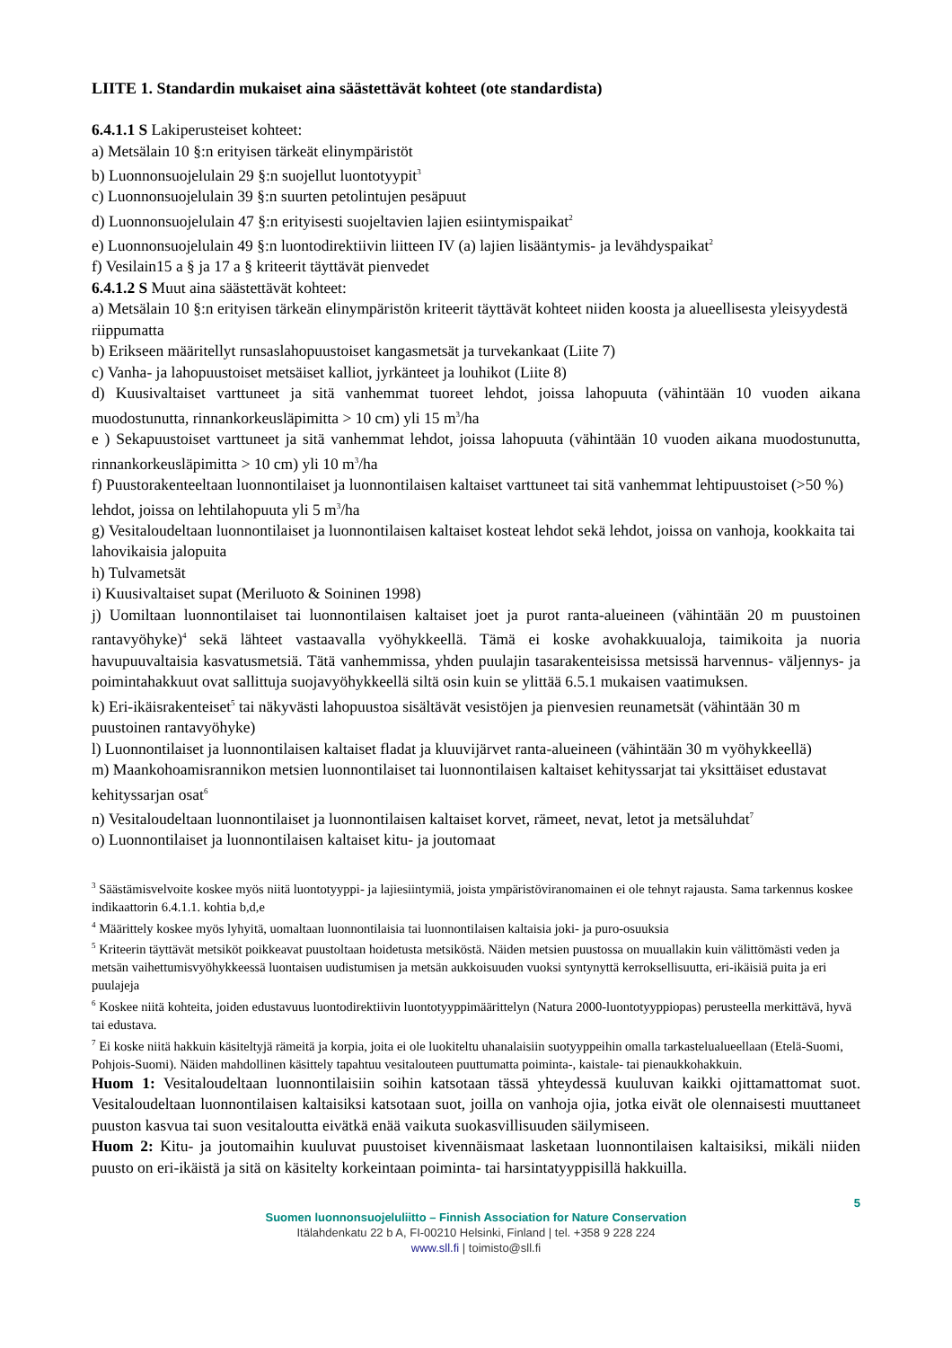LIITE 1. Standardin mukaiset aina säästettävät kohteet (ote standardista)
6.4.1.1 S Lakiperusteiset kohteet:
a) Metsälain 10 §:n erityisen tärkeät elinympäristöt
b) Luonnonsuojelulain 29 §:n suojellut luontotyypit<sup>3</sup>
c) Luonnonsuojelulain 39 §:n suurten petolintujen pesäpuut
d) Luonnonsuojelulain 47 §:n erityisesti suojeltavien lajien esiintymispaikat<sup>2</sup>
e) Luonnonsuojelulain 49 §:n luontodirektiivin liitteen IV (a) lajien lisääntymis- ja levähdyspaikat<sup>2</sup>
f) Vesilain15 a § ja 17 a § kriteerit täyttävät pienvedet
6.4.1.2 S Muut aina säästettävät kohteet:
a) Metsälain 10 §:n erityisen tärkeän elinympäristön kriteerit täyttävät kohteet niiden koosta ja alueellisesta yleisyydestä riippumatta
b) Erikseen määritellyt runsaslahopuustoiset kangasmetsät ja turvekankaat (Liite 7)
c) Vanha- ja lahopuustoiset metsäiset kalliot, jyrkänteet ja louhikot (Liite 8)
d) Kuusivaltaiset varttuneet ja sitä vanhemmat tuoreet lehdot, joissa lahopuuta (vähintään 10 vuoden aikana muodostunutta, rinnankorkeusläpimitta > 10 cm) yli 15 m<sup>3</sup>/ha
e ) Sekapuustoiset varttuneet ja sitä vanhemmat lehdot, joissa lahopuuta (vähintään 10 vuoden aikana muodostunutta, rinnankorkeusläpimitta > 10 cm) yli 10 m<sup>3</sup>/ha
f) Puustorakenteeltaan luonnontilaiset ja luonnontilaisen kaltaiset varttuneet tai sitä vanhemmat lehtipuustoiset (>50 %) lehdot, joissa on lehtilahopuuta yli 5 m<sup>3</sup>/ha
g) Vesitaloudeltaan luonnontilaiset ja luonnontilaisen kaltaiset kosteat lehdot sekä lehdot, joissa on vanhoja, kookkaita tai lahovikaisia jalopuita
h) Tulvametsät
i) Kuusivaltaiset supat (Meriluoto & Soininen 1998)
j) Uomiltaan luonnontilaiset tai luonnontilaisen kaltaiset joet ja purot ranta-alueineen (vähintään 20 m puustoinen rantavyöhyke)<sup>4</sup> sekä lähteet vastaavalla vyöhykkeellä. Tämä ei koske avohakkuualoja, taimikoita ja nuoria havupuuvaltaisia kasvatusmetsiä. Tätä vanhemmissa, yhden puulajin tasarakenteisissa metsissä harvennus- väljennys- ja poimintahakkuut ovat sallittuja suojavyöhykkeellä siltä osin kuin se ylittää 6.5.1 mukaisen vaatimuksen.
k) Eri-ikäisrakenteiset<sup>5</sup> tai näkyvästi lahopuustoa sisältävät vesistöjen ja pienvesien reunametsät (vähintään 30 m puustoinen rantavyöhyke)
l) Luonnontilaiset ja luonnontilaisen kaltaiset fladat ja kluuvijärvet ranta-alueineen (vähintään 30 m vyöhykkeellä)
m) Maankohoamisrannikon metsien luonnontilaiset tai luonnontilaisen kaltaiset kehityssarjat tai yksittäiset edustavat kehityssarjan osat<sup>6</sup>
n) Vesitaloudeltaan luonnontilaiset ja luonnontilaisen kaltaiset korvet, rämeet, nevat, letot ja metsäluhdat<sup>7</sup>
o) Luonnontilaiset ja luonnontilaisen kaltaiset kitu- ja joutomaat
<sup>3</sup> Säästämisvelvoite koskee myös niitä luontotyyppi- ja lajiesiintymiä, joista ympäristöviranomainen ei ole tehnyt rajausta. Sama tarkennus koskee indikaattorin 6.4.1.1. kohtia b,d,e
<sup>4</sup> Määrittely koskee myös lyhyitä, uomaltaan luonnontilaisia tai luonnontilaisen kaltaisia joki- ja puro-osuuksia
<sup>5</sup> Kriteerin täyttävät metsiköt poikkeavat puustoltaan hoidetusta metsiköstä. Näiden metsien puustossa on muuallakin kuin välittömästi veden ja metsän vaihettumisvyöhykkeessä luontaisen uudistumisen ja metsän aukkoisuuden vuoksi syntynyttä kerroksellisuutta, eri-ikäisiä puita ja eri puulajeja
<sup>6</sup> Koskee niitä kohteita, joiden edustavuus luontodirektiivin luontotyyppimäärittelyn (Natura 2000-luontotyyppiopas) perusteella merkittävä, hyvä tai edustava.
<sup>7</sup> Ei koske niitä hakkuin käsiteltyjä rämeitä ja korpia, joita ei ole luokiteltu uhanalaisiin suotyyppeihin omalla tarkastelualueellaan (Etelä-Suomi, Pohjois-Suomi). Näiden mahdollinen käsittely tapahtuu vesitalouteen puuttumatta poiminta-, kaistale- tai pienaukkohakkuin.
Huom 1: Vesitaloudeltaan luonnontilaisiin soihin katsotaan tässä yhteydessä kuuluvan kaikki ojittamattomat suot. Vesitaloudeltaan luonnontilaisen kaltaisiksi katsotaan suot, joilla on vanhoja ojia, jotka eivät ole olennaisesti muuttaneet puuston kasvua tai suon vesitaloutta eivätkä enää vaikuta suokasvillisuuden säilymiseen.
Huom 2: Kitu- ja joutomaihin kuuluvat puustoiset kivennäismaat lasketaan luonnontilaisen kaltaisiksi, mikäli niiden puusto on eri-ikäistä ja sitä on käsitelty korkeintaan poiminta- tai harsintatyyppisillä hakkuilla.
5
Suomen luonnonsuojeluliitto – Finnish Association for Nature Conservation
Itälahdenkatu 22 b A, FI-00210 Helsinki, Finland | tel. +358 9 228 224
www.sll.fi | toimisto@sll.fi